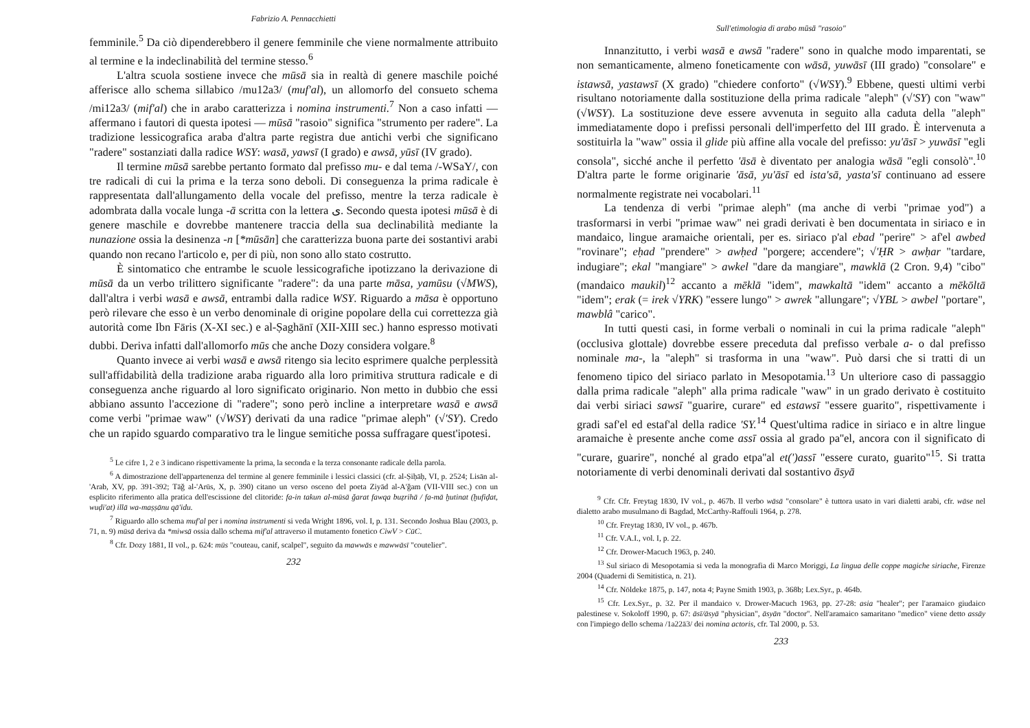Fabrizio A. Pennacchietti
femminile.<sup>5</sup> Da ciò dipenderebbero il genere femminile che viene normalmente attribuito al termine e la indeclinabilità del termine stesso.<sup>6</sup>
L'altra scuola sostiene invece che mūsā sia in realtà di genere maschile poiché afferisce allo schema sillabico /mu12a3/ (muf'al), un allomorfo del consueto schema /mi12a3/ (mif'al) che in arabo caratterizza i nomina instrumenti.<sup>7</sup> Non a caso infatti — affermano i fautori di questa ipotesi — mūsā "rasoio" significa "strumento per radere". La tradizione lessicografica araba d'altra parte registra due antichi verbi che significano "radere" sostanziati dalla radice WSY: wasā, yawsī (I grado) e awsā, yūsī (IV grado).
Il termine mūsā sarebbe pertanto formato dal prefisso mu- e dal tema /-WSaY/, con tre radicali di cui la prima e la terza sono deboli. Di conseguenza la prima radicale è rappresentata dall'allungamento della vocale del prefisso, mentre la terza radicale è adombrata dalla vocale lunga -ā scritta con la lettera ى. Secondo questa ipotesi mūsā è di genere maschile e dovrebbe mantenere traccia della sua declinabilità mediante la nunazione ossia la desinenza -n [*mūsān] che caratterizza buona parte dei sostantivi arabi quando non recano l'articolo e, per di più, non sono allo stato costrutto.
È sintomatico che entrambe le scuole lessicografiche ipotizzano la derivazione di mūsā da un verbo trilittero significante "radere": da una parte māsa, yamūsu (√MWS), dall'altra i verbi wasā e awsā, entrambi dalla radice WSY. Riguardo a māsa è opportuno però rilevare che esso è un verbo denominale di origine popolare della cui correttezza già autorità come Ibn Fāris (X-XI sec.) e al-Ṣaghānī (XII-XIII sec.) hanno espresso motivati dubbi. Deriva infatti dall'allomorfo mūs che anche Dozy considera volgare.<sup>8</sup>
Quanto invece ai verbi wasā e awsā ritengo sia lecito esprimere qualche perplessità sull'affidabilità della tradizione araba riguardo alla loro primitiva struttura radicale e di conseguenza anche riguardo al loro significato originario. Non metto in dubbio che essi abbiano assunto l'accezione di "radere"; sono però incline a interpretare wasā e awsā come verbi "primae waw" (√WSY) derivati da una radice "primae aleph" (√'SY). Credo che un rapido sguardo comparativo tra le lingue semitiche possa suffragare quest'ipotesi.
<sup>5</sup> Le cifre 1, 2 e 3 indicano rispettivamente la prima, la seconda e la terza consonante radicale della parola.
<sup>6</sup> A dimostrazione dell'appartenenza del termine al genere femminile i lessici classici (cfr. al-Ṣiḥāḥ, VI, p. 2524; Lisān al-'Arab, XV, pp. 391-392; Tāǧ al-'Arūs, X, p. 390) citano un verso osceno del poeta Ziyād al-A'ǧam (VII-VIII sec.) con un esplicito riferimento alla pratica dell'escissione del clitoride: fa-in takun al-mūsā ǧarat fawqa buẓrihā / fa-mā ḫutinat (ḫufiḍat, wuḍi'at) illā wa-maṣṣānu qā'idu.
<sup>7</sup> Riguardo allo schema muf'al per i nomina instrumenti si veda Wright 1896, vol. I, p. 131. Secondo Joshua Blau (2003, p. 71, n. 9) mūsā deriva da *miwsā ossia dallo schema mif'al attraverso il mutamento fonetico CiwV > CūC.
<sup>8</sup> Cfr. Dozy 1881, II vol., p. 624: mūs "couteau, canif, scalpel", seguito da mawwās e mawwāsī "coutelier".
232
Sull'etimologia di arabo mūsā "rasoio"
Innanzitutto, i verbi wasā e awsā "radere" sono in qualche modo imparentati, se non semanticamente, almeno foneticamente con wāsā, yuwāsī (III grado) "consolare" e istawsā, yastawsī (X grado) "chiedere conforto" (√WSY).<sup>9</sup> Ebbene, questi ultimi verbi risultano notoriamente dalla sostituzione della prima radicale "aleph" (√'SY) con "waw" (√WSY). La sostituzione deve essere avvenuta in seguito alla caduta della "aleph" immediatamente dopo i prefissi personali dell'imperfetto del III grado. È intervenuta a sostituirla la "waw" ossia il glide più affine alla vocale del prefisso: yu'āsī > yuwāsī "egli consola", sicché anche il perfetto 'āsā è diventato per analogia wāsā "egli consolò".<sup>10</sup> D'altra parte le forme originarie 'āsā, yu'āsī ed ista'sā, yasta'sī continuano ad essere normalmente registrate nei vocabolari.<sup>11</sup>
La tendenza di verbi "primae aleph" (ma anche di verbi "primae yod") a trasformarsi in verbi "primae waw" nei gradi derivati è ben documentata in siriaco e in mandaico, lingue aramaiche orientali, per es. siriaco p'al ebad "perire" > af'el awbed "rovinare"; eḥad "prendere" > awḥed "porgere; accendere"; √'ḤR > awḥar "tardare, indugiare"; ekal "mangiare" > awkel "dare da mangiare", mawklā (2 Cron. 9,4) "cibo" (mandaico maukil)<sup>12</sup> accanto a mēklā "idem", mawkaltā "idem" accanto a mēkōltā "idem"; erak (= irek √YRK) "essere lungo" > awrek "allungare"; √YBL > awbel "portare", mawblâ "carico".
In tutti questi casi, in forme verbali o nominali in cui la prima radicale "aleph" (occlusiva glottale) dovrebbe essere preceduta dal prefisso verbale a- o dal prefisso nominale ma-, la "aleph" si trasforma in una "waw". Può darsi che si tratti di un fenomeno tipico del siriaco parlato in Mesopotamia.<sup>13</sup> Un ulteriore caso di passaggio dalla prima radicale "aleph" alla prima radicale "waw" in un grado derivato è costituito dai verbi siriaci sawsī "guarire, curare" ed estawsī "essere guarito", rispettivamente i gradi saf'el ed estaf'al della radice 'SY.<sup>14</sup> Quest'ultima radice in siriaco e in altre lingue aramaiche è presente anche come assī ossia al grado pa''el, ancora con il significato di "curare, guarire", nonché al grado etpa''al et(')assī "essere curato, guarito"<sup>15</sup>. Si tratta notoriamente di verbi denominali derivati dal sostantivo āsyā
<sup>9</sup> Cfr. Cfr. Freytag 1830, IV vol., p. 467b. Il verbo wāsā "consolare" è tuttora usato in vari dialetti arabi, cfr. wāse nel dialetto arabo musulmano di Bagdad, McCarthy-Raffouli 1964, p. 278.
<sup>10</sup> Cfr. Freytag 1830, IV vol., p. 467b.
<sup>11</sup> Cfr. V.A.I., vol. I, p. 22.
<sup>12</sup> Cfr. Drower-Macuch 1963, p. 240.
<sup>13</sup> Sul siriaco di Mesopotamia si veda la monografia di Marco Moriggi, La lingua delle coppe magiche siriache, Firenze 2004 (Quaderni di Semitistica, n. 21).
<sup>14</sup> Cfr. Nöldeke 1875, p. 147, nota 4; Payne Smith 1903, p. 368b; Lex.Syr., p. 464b.
<sup>15</sup> Cfr. Lex.Syr., p. 32. Per il mandaico v. Drower-Macuch 1963, pp. 27-28: asia "healer"; per l'aramaico giudaico palestinese v. Sokoloff 1990, p. 67: āsī/āsyā "physician", āsyān "doctor". Nell'aramaico samaritano "medico" viene detto assāy con l'impiego dello schema /1a22ā3/ dei nomina actoris, cfr. Tal 2000, p. 53.
233